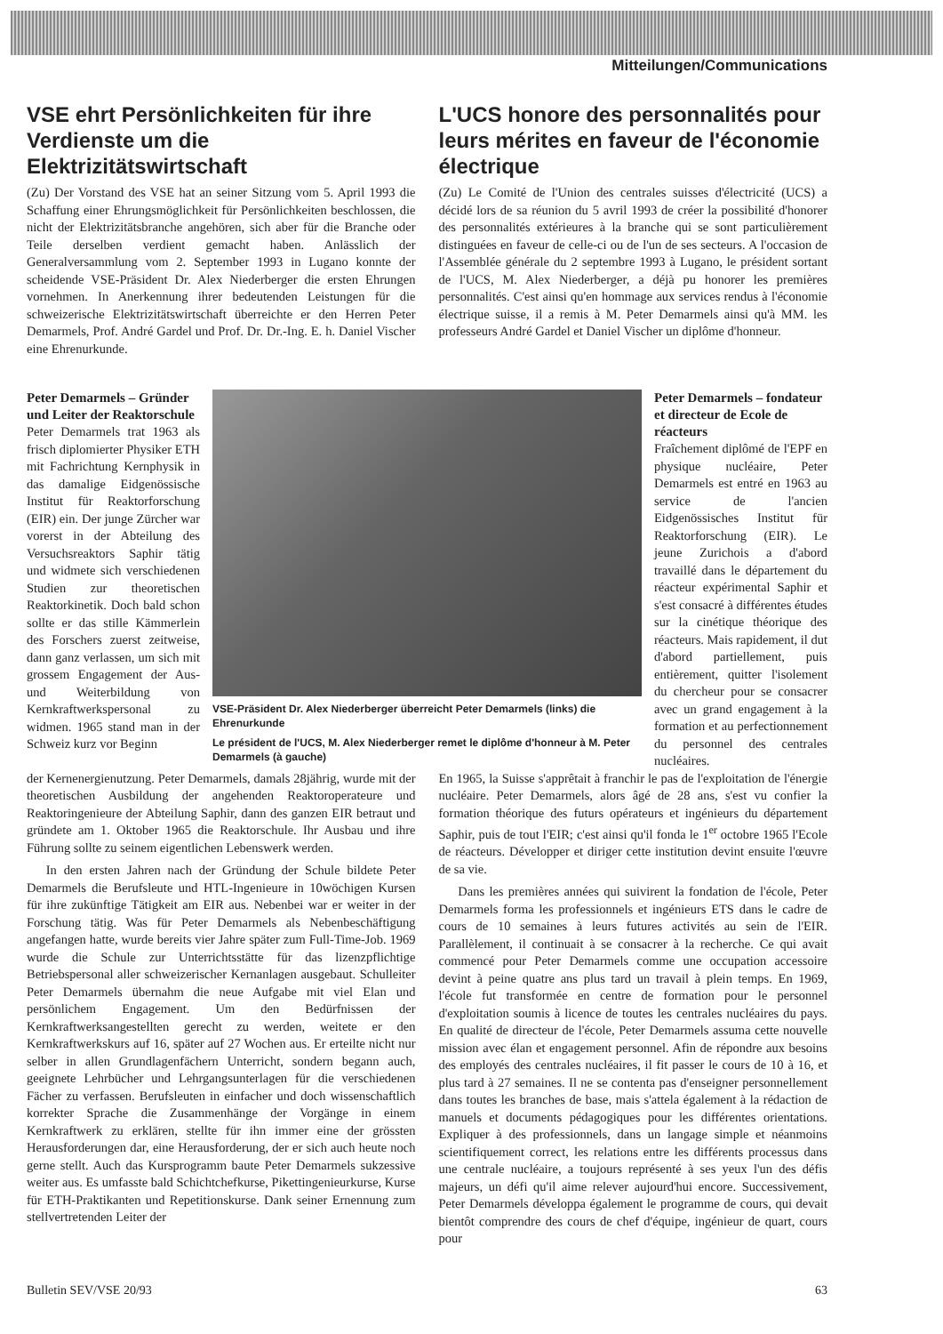Mitteilungen/Communications
VSE ehrt Persönlichkeiten für ihre Verdienste um die Elektrizitätswirtschaft
(Zu) Der Vorstand des VSE hat an seiner Sitzung vom 5. April 1993 die Schaffung einer Ehrungsmöglichkeit für Persönlichkeiten beschlossen, die nicht der Elektrizitätsbranche angehören, sich aber für die Branche oder Teile derselben verdient gemacht haben. Anlässlich der Generalversammlung vom 2. September 1993 in Lugano konnte der scheidende VSE-Präsident Dr. Alex Niederberger die ersten Ehrungen vornehmen. In Anerkennung ihrer bedeutenden Leistungen für die schweizerische Elektrizitätswirtschaft überreichte er den Herren Peter Demarmels, Prof. André Gardel und Prof. Dr. Dr.-Ing. E. h. Daniel Vischer eine Ehrenurkunde.
L'UCS honore des personnalités pour leurs mérites en faveur de l'économie électrique
(Zu) Le Comité de l'Union des centrales suisses d'électricité (UCS) a décidé lors de sa réunion du 5 avril 1993 de créer la possibilité d'honorer des personnalités extérieures à la branche qui se sont particulièrement distinguées en faveur de celle-ci ou de l'un de ses secteurs. A l'occasion de l'Assemblée générale du 2 septembre 1993 à Lugano, le président sortant de l'UCS, M. Alex Niederberger, a déjà pu honorer les premières personnalités. C'est ainsi qu'en hommage aux services rendus à l'économie électrique suisse, il a remis à M. Peter Demarmels ainsi qu'à MM. les professeurs André Gardel et Daniel Vischer un diplôme d'honneur.
Peter Demarmels – Gründer und Leiter der Reaktorschule
Peter Demarmels trat 1963 als frisch diplomierter Physiker ETH mit Fachrichtung Kernphysik in das damalige Eidgenössische Institut für Reaktorforschung (EIR) ein. Der junge Zürcher war vorerst in der Abteilung des Versuchsreaktors Saphir tätig und widmete sich verschiedenen Studien zur theoretischen Reaktorkinetik. Doch bald schon sollte er das stille Kämmerlein des Forschers zuerst zeitweise, dann ganz verlassen, um sich mit grossem Engagement der Aus- und Weiterbildung von Kernkraftwerkspersonal zu widmen. 1965 stand man in der Schweiz kurz vor Beginn
VSE-Präsident Dr. Alex Niederberger überreicht Peter Demarmels (links) die Ehrenurkunde
Le président de l'UCS, M. Alex Niederberger remet le diplôme d'honneur à M. Peter Demarmels (à gauche)
Peter Demarmels – fondateur et directeur de Ecole de réacteurs
Fraîchement diplômé de l'EPF en physique nucléaire, Peter Demarmels est entré en 1963 au service de l'ancien Eidgenössisches Institut für Reaktorforschung (EIR). Le jeune Zurichois a d'abord travaillé dans le département du réacteur expérimental Saphir et s'est consacré à différentes études sur la cinétique théorique des réacteurs. Mais rapidement, il dut d'abord partiellement, puis entièrement, quitter l'isolement du chercheur pour se consacrer avec un grand engagement à la formation et au perfectionnement du personnel des centrales nucléaires.
der Kernenergienutzung. Peter Demarmels, damals 28jährig, wurde mit der theoretischen Ausbildung der angehenden Reaktoroperateure und Reaktoringenieure der Abteilung Saphir, dann des ganzen EIR betraut und gründete am 1. Oktober 1965 die Reaktorschule. Ihr Ausbau und ihre Führung sollte zu seinem eigentlichen Lebenswerk werden.
In den ersten Jahren nach der Gründung der Schule bildete Peter Demarmels die Berufsleute und HTL-Ingenieure in 10wöchigen Kursen für ihre zukünftige Tätigkeit am EIR aus. Nebenbei war er weiter in der Forschung tätig. Was für Peter Demarmels als Nebenbeschäftigung angefangen hatte, wurde bereits vier Jahre später zum Full-Time-Job. 1969 wurde die Schule zur Unterrichtsstätte für das lizenzpflichtige Betriebspersonal aller schweizerischer Kernanlagen ausgebaut. Schulleiter Peter Demarmels übernahm die neue Aufgabe mit viel Elan und persönlichem Engagement. Um den Bedürfnissen der Kernkraftwerksangestellten gerecht zu werden, weitete er den Kernkraftwerkskurs auf 16, später auf 27 Wochen aus. Er erteilte nicht nur selber in allen Grundlagenfächern Unterricht, sondern begann auch, geeignete Lehrbücher und Lehrgangsunterlagen für die verschiedenen Fächer zu verfassen. Berufsleuten in einfacher und doch wissenschaftlich korrekter Sprache die Zusammenhänge der Vorgänge in einem Kernkraftwerk zu erklären, stellte für ihn immer eine der grössten Herausforderungen dar, eine Herausforderung, der er sich auch heute noch gerne stellt. Auch das Kursprogramm baute Peter Demarmels sukzessive weiter aus. Es umfasste bald Schichtchefkurse, Pikettingenieurkurse, Kurse für ETH-Praktikanten und Repetitionskurse. Dank seiner Ernennung zum stellvertretenden Leiter der
En 1965, la Suisse s'apprêtait à franchir le pas de l'exploitation de l'énergie nucléaire. Peter Demarmels, alors âgé de 28 ans, s'est vu confier la formation théorique des futurs opérateurs et ingénieurs du département Saphir, puis de tout l'EIR; c'est ainsi qu'il fonda le 1<sup>er</sup> octobre 1965 l'Ecole de réacteurs. Développer et diriger cette institution devint ensuite l'œuvre de sa vie.
Dans les premières années qui suivirent la fondation de l'école, Peter Demarmels forma les professionnels et ingénieurs ETS dans le cadre de cours de 10 semaines à leurs futures activités au sein de l'EIR. Parallèlement, il continuait à se consacrer à la recherche. Ce qui avait commencé pour Peter Demarmels comme une occupation accessoire devint à peine quatre ans plus tard un travail à plein temps. En 1969, l'école fut transformée en centre de formation pour le personnel d'exploitation soumis à licence de toutes les centrales nucléaires du pays. En qualité de directeur de l'école, Peter Demarmels assuma cette nouvelle mission avec élan et engagement personnel. Afin de répondre aux besoins des employés des centrales nucléaires, il fit passer le cours de 10 à 16, et plus tard à 27 semaines. Il ne se contenta pas d'enseigner personnellement dans toutes les branches de base, mais s'attela également à la rédaction de manuels et documents pédagogiques pour les différentes orientations. Expliquer à des professionnels, dans un langage simple et néanmoins scientifiquement correct, les relations entre les différents processus dans une centrale nucléaire, a toujours représenté à ses yeux l'un des défis majeurs, un défi qu'il aime relever aujourd'hui encore. Successivement, Peter Demarmels développa également le programme de cours, qui devait bientôt comprendre des cours de chef d'équipe, ingénieur de quart, cours pour
Bulletin SEV/VSE 20/93 63